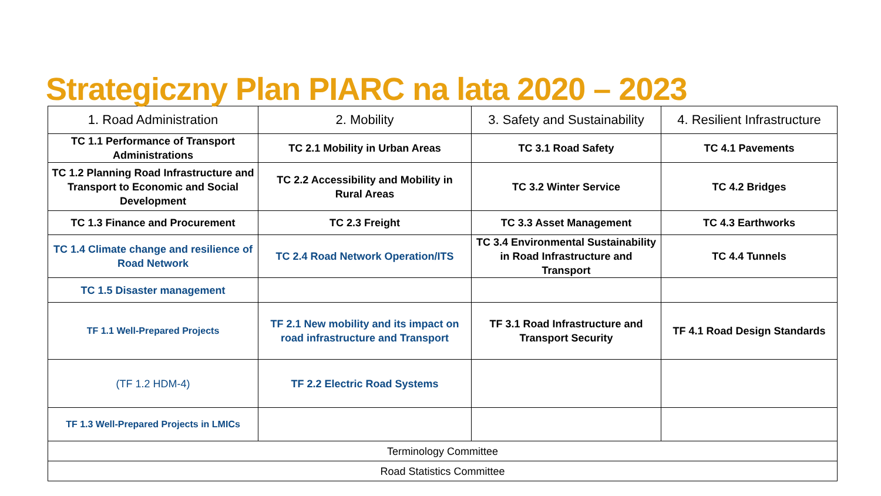Strategiczny Plan PIARC na lata 2020 – 2023
| 1. Road Administration | 2. Mobility | 3. Safety and Sustainability | 4. Resilient Infrastructure |
| TC 1.1 Performance of Transport Administrations | TC 2.1 Mobility in Urban Areas | TC 3.1 Road Safety | TC 4.1 Pavements |
| TC 1.2 Planning Road Infrastructure and Transport to Economic and Social Development | TC 2.2 Accessibility and Mobility in Rural Areas | TC 3.2 Winter Service | TC 4.2 Bridges |
| TC 1.3 Finance and Procurement | TC 2.3 Freight | TC 3.3 Asset Management | TC 4.3 Earthworks |
| TC 1.4 Climate change and resilience of Road Network | TC 2.4 Road Network Operation/ITS | TC 3.4 Environmental Sustainability in Road Infrastructure and Transport | TC 4.4 Tunnels |
| TC 1.5 Disaster management | | | |
| TF 1.1 Well-Prepared Projects | TF 2.1 New mobility and its impact on road infrastructure and Transport | TF 3.1 Road Infrastructure and Transport Security | TF 4.1 Road Design Standards |
| (TF 1.2 HDM-4) | TF 2.2 Electric Road Systems | | |
| TF 1.3 Well-Prepared Projects in LMICs | | | |
| Terminology Committee | | | |
| Road Statistics Committee | | | |